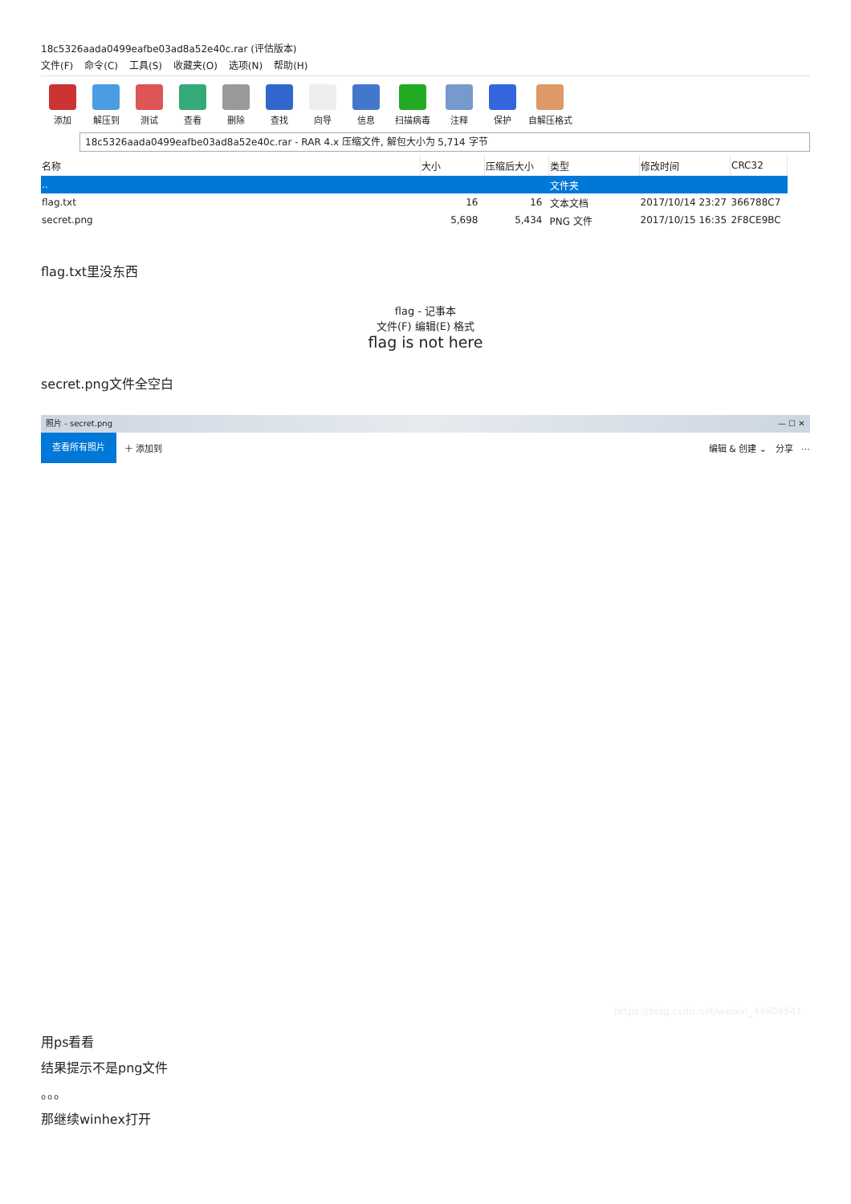18c5326aada0499eafbe03ad8a52e40c.rar (评估版本)
文件(F) 命令(C) 工具(S) 收藏夹(O) 选项(N) 帮助(H)
添加
解压到
测试
查看
删除
查找
向导
信息
扫描病毒
注释
保护
自解压格式
18c5326aada0499eafbe03ad8a52e40c.rar - RAR 4.x 压缩文件, 解包大小为 5,714 字节
| 名称 | 大小 | 压缩后大小 | 类型 | 修改时间 | CRC32 |
| --- | --- | --- | --- | --- | --- |
| .. | | | 文件夹 | | |
| flag.txt | 16 | 16 | 文本文档 | 2017/10/14 23:27 | 366788C7 |
| secret.png | 5,698 | 5,434 | PNG 文件 | 2017/10/15 16:35 | 2F8CE9BC |
flag.txt里没东西
flag - 记事本
文件(F) 编辑(E) 格式
flag is not here
secret.png文件全空白
照片 - secret.png — ☐ ✕
查看所有照片 ＋ 添加到 编辑 & 创建 ⌄ 分享 ⋯
https://blog.csdn.net/weixin_44604541
用ps看看
结果提示不是png文件
。。。
那继续winhex打开